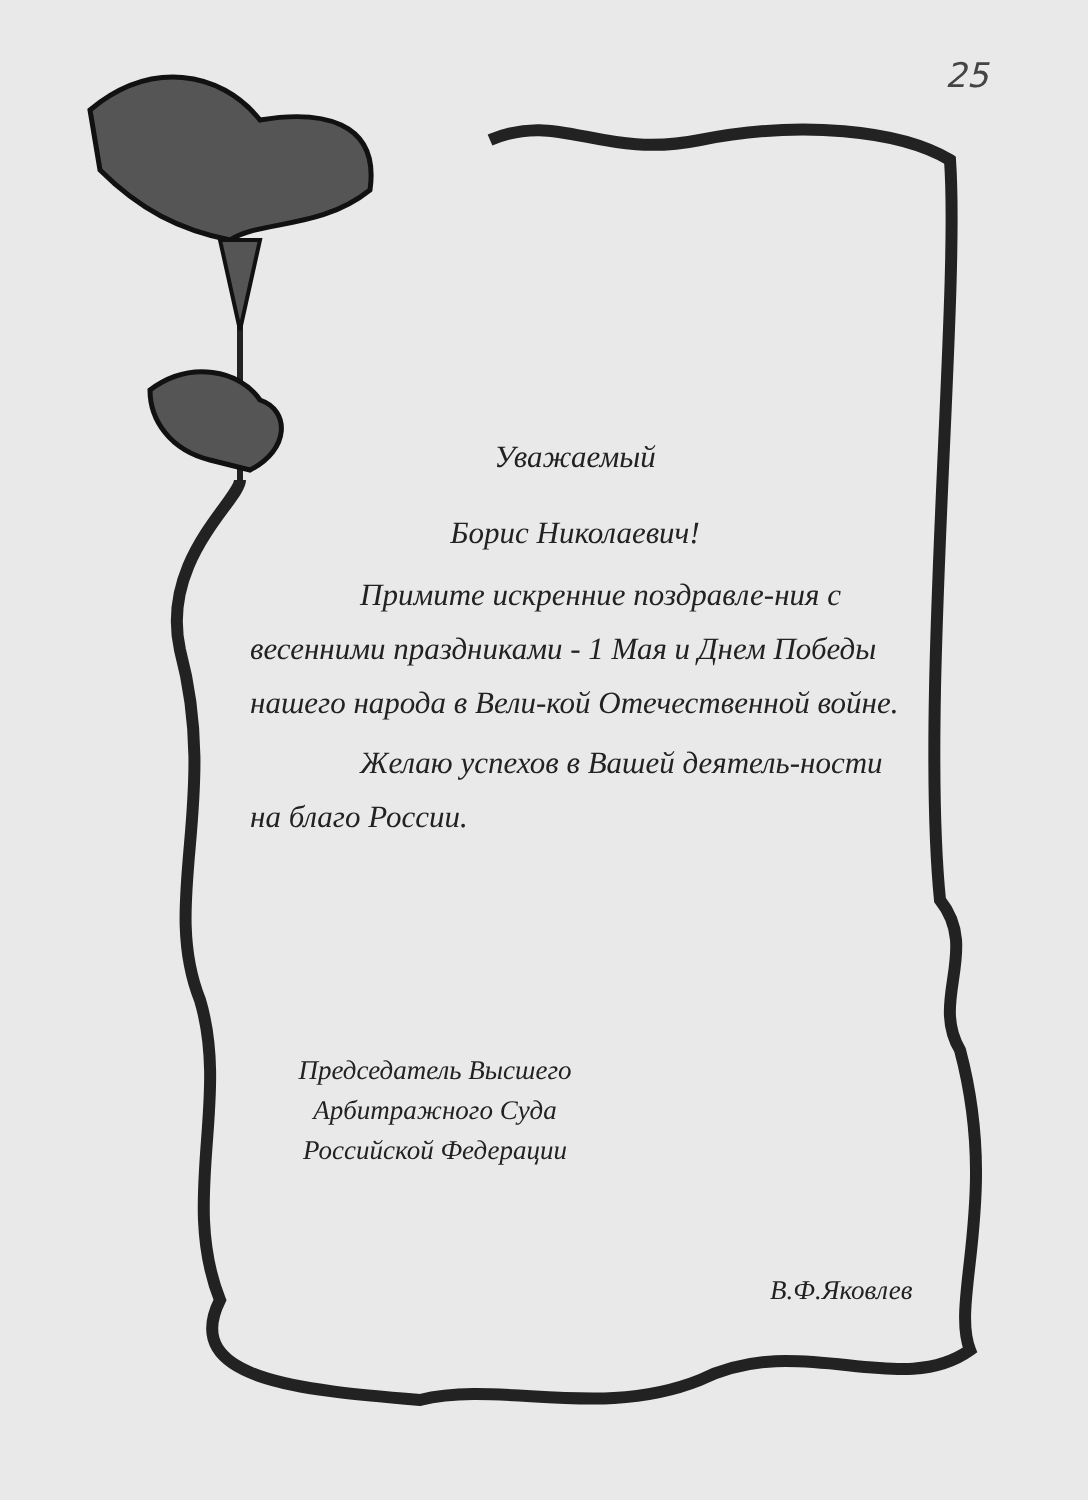25
Уважаемый
Борис Николаевич!
Примите искренние поздравле-ния с весенними праздниками - 1 Мая и Днем Победы нашего народа в Вели-кой Отечественной войне.
Желаю успехов в Вашей деятель-ности на благо России.
Председатель Высшего
Арбитражного Суда
Российской Федерации
В.Ф.Яковлев